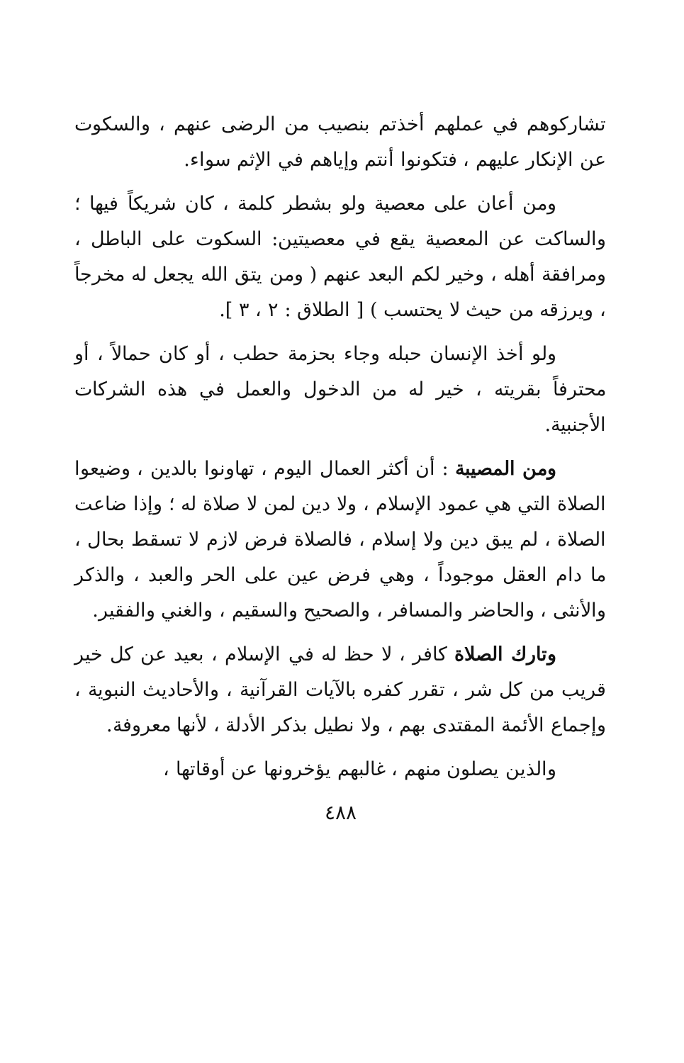تشاركوهم في عملهم أخذتم بنصيب من الرضى عنهم ، والسكوت عن الإنكار عليهم ، فتكونوا أنتم وإياهم في الإثم سواء.
ومن أعان على معصية ولو بشطر كلمة ، كان شريكاً فيها ؛ والساكت عن المعصية يقع في معصيتين: السكوت على الباطل ، ومرافقة أهله ، وخير لكم البعد عنهم ( ومن يتق الله يجعل له مخرجاً ، ويرزقه من حيث لا يحتسب ) [ الطلاق : ٢ ، ٣ ].
ولو أخذ الإنسان حبله وجاء بحزمة حطب ، أو كان حمالاً ، أو محترفاً بقريته ، خير له من الدخول والعمل في هذه الشركات الأجنبية.
ومن المصيبة : أن أكثر العمال اليوم ، تهاونوا بالدين ، وضيعوا الصلاة التي هي عمود الإسلام ، ولا دين لمن لا صلاة له ؛ وإذا ضاعت الصلاة ، لم يبق دين ولا إسلام ، فالصلاة فرض لازم لا تسقط بحال ، ما دام العقل موجوداً ، وهي فرض عين على الحر والعبد ، والذكر والأنثى ، والحاضر والمسافر ، والصحيح والسقيم ، والغني والفقير.
وتارك الصلاة كافر ، لا حظ له في الإسلام ، بعيد عن كل خير قريب من كل شر ، تقرر كفره بالآيات القرآنية ، والأحاديث النبوية ، وإجماع الأئمة المقتدى بهم ، ولا نطيل بذكر الأدلة ، لأنها معروفة.
والذين يصلون منهم ، غالبهم يؤخرونها عن أوقاتها ،
٤٨٨